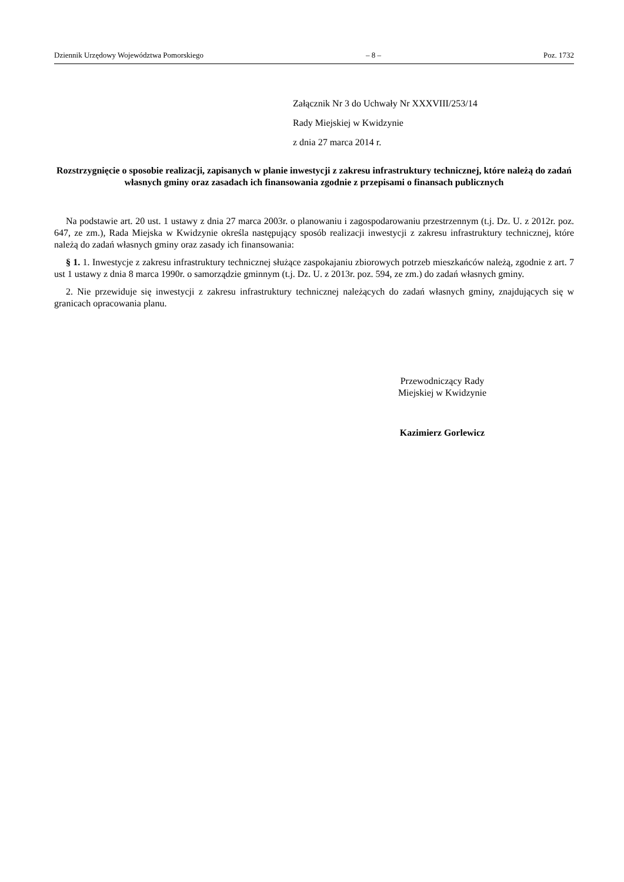Dziennik Urzędowy Województwa Pomorskiego – 8 – Poz. 1732
Załącznik Nr 3 do Uchwały Nr XXXVIII/253/14
Rady Miejskiej w Kwidzynie
z dnia 27 marca 2014 r.
Rozstrzygnięcie o sposobie realizacji, zapisanych w planie inwestycji z zakresu infrastruktury technicznej, które należą do zadań własnych gminy oraz zasadach ich finansowania zgodnie z przepisami o finansach publicznych
Na podstawie art. 20 ust. 1 ustawy z dnia 27 marca 2003r. o planowaniu i zagospodarowaniu przestrzennym (t.j. Dz. U. z 2012r. poz. 647, ze zm.), Rada Miejska w Kwidzynie określa następujący sposób realizacji inwestycji z zakresu infrastruktury technicznej, które należą do zadań własnych gminy oraz zasady ich finansowania:
§ 1. 1. Inwestycje z zakresu infrastruktury technicznej służące zaspokajaniu zbiorowych potrzeb mieszkańców należą, zgodnie z art. 7 ust 1 ustawy z dnia 8 marca 1990r. o samorządzie gminnym (t.j. Dz. U. z 2013r. poz. 594, ze zm.) do zadań własnych gminy.
2. Nie przewiduje się inwestycji z zakresu infrastruktury technicznej należących do zadań własnych gminy, znajdujących się w granicach opracowania planu.
Przewodniczący Rady
Miejskiej w Kwidzynie
Kazimierz Gorlewicz